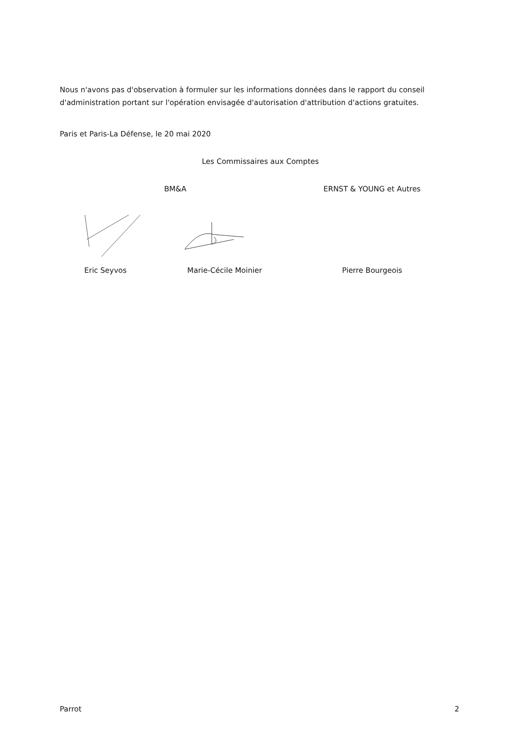Nous n'avons pas d'observation à formuler sur les informations données dans le rapport du conseil d'administration portant sur l'opération envisagée d'autorisation d'attribution d'actions gratuites.
Paris et Paris-La Défense, le 20 mai 2020
Les Commissaires aux Comptes
BM&A ERNST & YOUNG et Autres
Eric Seyvos Marie-Cécile Moinier Pierre Bourgeois
Parrot 2